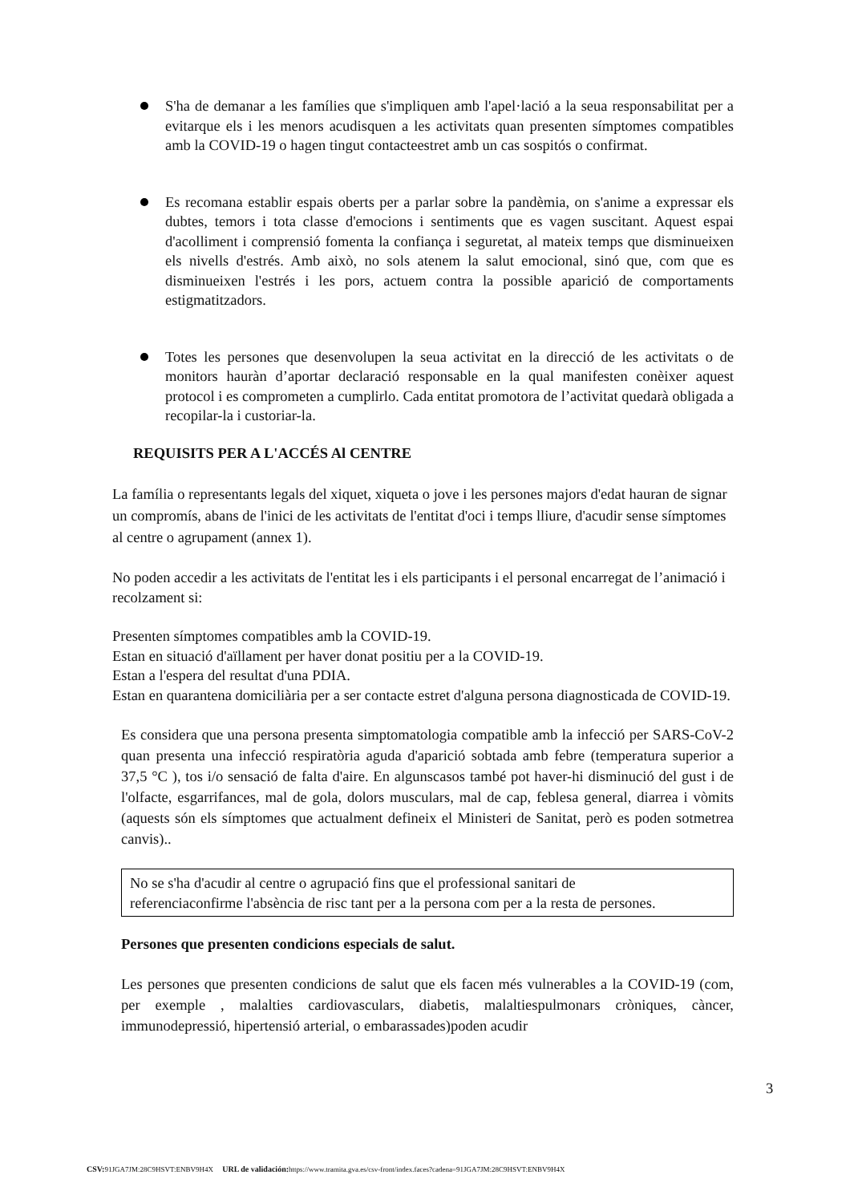S'ha de demanar a les famílies que s'impliquen amb l'apel·lació a la seua responsabilitat per a evitarque els i les menors acudisquen a les activitats quan presenten símptomes compatibles amb la COVID-19 o hagen tingut contacteestret amb un cas sospitós o confirmat.
Es recomana establir espais oberts per a parlar sobre la pandèmia, on s'anime a expressar els dubtes, temors i tota classe d'emocions i sentiments que es vagen suscitant. Aquest espai d'acolliment i comprensió fomenta la confiança i seguretat, al mateix temps que disminueixen els nivells d'estrés. Amb això, no sols atenem la salut emocional, sinó que, com que es disminueixen l'estrés i les pors, actuem contra la possible aparició de comportaments estigmatitzadors.
Totes les persones que desenvolupen la seua activitat en la direcció de les activitats o de monitors hauràn d’aportar declaració responsable en la qual manifesten conèixer aquest protocol i es comprometen a cumplirlo. Cada entitat promotora de l’activitat quedarà obligada a recopilar-la i custoriar-la.
REQUISITS PER A L'ACCÉS Al CENTRE
La família o representants legals del xiquet, xiqueta o jove i les persones majors d'edat hauran de signar un compromís, abans de l'inici de les activitats de l'entitat d'oci i temps lliure, d'acudir sense símptomes al centre o agrupament (annex 1).
No poden accedir a les activitats de l'entitat les i els participants i el personal encarregat de l’animació i recolzament si:
Presenten símptomes compatibles amb la COVID-19.
Estan en situació d'aïllament per haver donat positiu per a la COVID-19.
Estan a l'espera del resultat d'una PDIA.
Estan en quarantena domiciliària per a ser contacte estret d'alguna persona diagnosticada de COVID-19.
Es considera que una persona presenta simptomatologia compatible amb la infecció per SARS-CoV-2 quan presenta una infecció respiratòria aguda d'aparició sobtada amb febre (temperatura superior a 37,5 °C ), tos i/o sensació de falta d'aire. En algunscasos també pot haver-hi disminució del gust i de l'olfacte, esgarrifances, mal de gola, dolors musculars, mal de cap, feblesa general, diarrea i vòmits (aquests són els símptomes que actualment defineix el Ministeri de Sanitat, però es poden sotmetrea canvis)..
No se s'ha d'acudir al centre o agrupació fins que el professional sanitari de referenciaconfirme l'absència de risc tant per a la persona com per a la resta de persones.
Persones que presenten condicions especials de salut.
Les persones que presenten condicions de salut que els facen més vulnerables a la COVID-19 (com, per exemple , malalties cardiovasculars, diabetis, malaltiespulmonars cròniques, càncer, immunodepressió, hipertensió arterial, o embarassades)poden acudir
3
CSV: 91JGA7JM:28C9HSVT:ENBV9H4X URL de validación: https://www.tramita.gva.es/csv-front/index.faces?cadena=91JGA7JM:28C9HSVT:ENBV9H4X